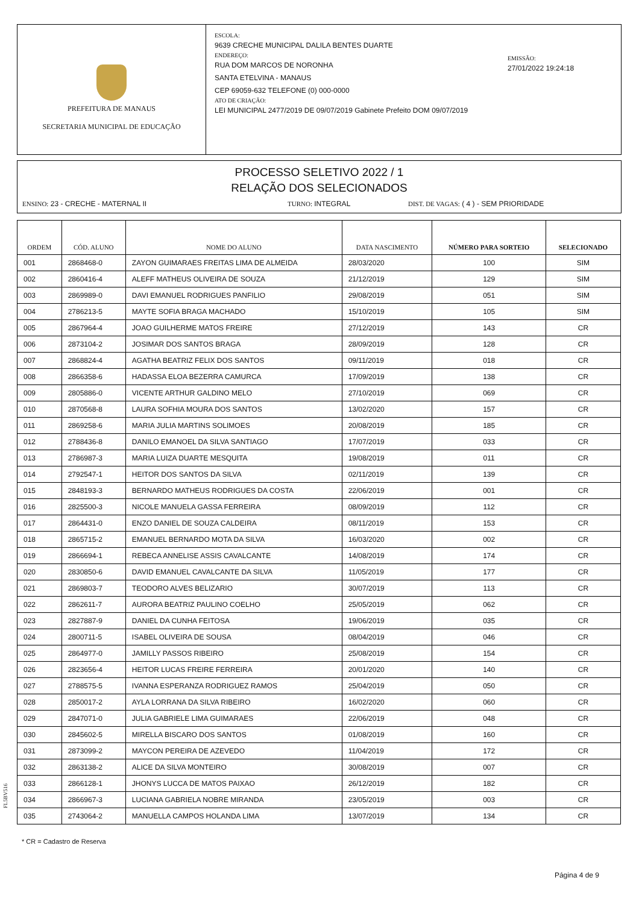PREFEITURA DE MANAUS
SECRETARIA MUNICIPAL DE EDUCAÇÃO
ESCOLA:
9639 CRECHE MUNICIPAL DALILA BENTES DUARTE
ENDEREÇO:
RUA DOM MARCOS DE NORONHA
SANTA ETELVINA - MANAUS
CEP 69059-632 TELEFONE (0) 000-0000
ATO DE CRIAÇÃO:
LEI MUNICIPAL 2477/2019 DE 09/07/2019 Gabinete Prefeito DOM 09/07/2019
EMISSÃO:
27/01/2022 19:24:18
PROCESSO SELETIVO 2022 / 1
RELAÇÃO DOS SELECIONADOS
ENSINO: 23 - CRECHE - MATERNAL II TURNO: INTEGRAL DIST. DE VAGAS: ( 4 ) - SEM PRIORIDADE
| ORDEM | CÓD. ALUNO | NOME DO ALUNO | DATA NASCIMENTO | NÚMERO PARA SORTEIO | SELECIONADO |
| --- | --- | --- | --- | --- | --- |
| 001 | 2868468-0 | ZAYON GUIMARAES FREITAS LIMA DE ALMEIDA | 28/03/2020 | 100 | SIM |
| 002 | 2860416-4 | ALEFF MATHEUS OLIVEIRA DE SOUZA | 21/12/2019 | 129 | SIM |
| 003 | 2869989-0 | DAVI EMANUEL RODRIGUES PANFILIO | 29/08/2019 | 051 | SIM |
| 004 | 2786213-5 | MAYTE SOFIA BRAGA MACHADO | 15/10/2019 | 105 | SIM |
| 005 | 2867964-4 | JOAO GUILHERME MATOS FREIRE | 27/12/2019 | 143 | CR |
| 006 | 2873104-2 | JOSIMAR DOS SANTOS BRAGA | 28/09/2019 | 128 | CR |
| 007 | 2868824-4 | AGATHA BEATRIZ FELIX DOS SANTOS | 09/11/2019 | 018 | CR |
| 008 | 2866358-6 | HADASSA ELOA BEZERRA CAMURCA | 17/09/2019 | 138 | CR |
| 009 | 2805886-0 | VICENTE ARTHUR GALDINO MELO | 27/10/2019 | 069 | CR |
| 010 | 2870568-8 | LAURA SOFHIA MOURA DOS SANTOS | 13/02/2020 | 157 | CR |
| 011 | 2869258-6 | MARIA JULIA MARTINS SOLIMOES | 20/08/2019 | 185 | CR |
| 012 | 2788436-8 | DANILO EMANOEL DA SILVA SANTIAGO | 17/07/2019 | 033 | CR |
| 013 | 2786987-3 | MARIA LUIZA DUARTE MESQUITA | 19/08/2019 | 011 | CR |
| 014 | 2792547-1 | HEITOR DOS SANTOS DA SILVA | 02/11/2019 | 139 | CR |
| 015 | 2848193-3 | BERNARDO MATHEUS RODRIGUES DA COSTA | 22/06/2019 | 001 | CR |
| 016 | 2825500-3 | NICOLE MANUELA GASSA FERREIRA | 08/09/2019 | 112 | CR |
| 017 | 2864431-0 | ENZO DANIEL DE SOUZA CALDEIRA | 08/11/2019 | 153 | CR |
| 018 | 2865715-2 | EMANUEL BERNARDO MOTA DA SILVA | 16/03/2020 | 002 | CR |
| 019 | 2866694-1 | REBECA ANNELISE ASSIS CAVALCANTE | 14/08/2019 | 174 | CR |
| 020 | 2830850-6 | DAVID EMANUEL CAVALCANTE DA SILVA | 11/05/2019 | 177 | CR |
| 021 | 2869803-7 | TEODORO ALVES BELIZARIO | 30/07/2019 | 113 | CR |
| 022 | 2862611-7 | AURORA BEATRIZ PAULINO COELHO | 25/05/2019 | 062 | CR |
| 023 | 2827887-9 | DANIEL DA CUNHA FEITOSA | 19/06/2019 | 035 | CR |
| 024 | 2800711-5 | ISABEL OLIVEIRA DE SOUSA | 08/04/2019 | 046 | CR |
| 025 | 2864977-0 | JAMILLY PASSOS RIBEIRO | 25/08/2019 | 154 | CR |
| 026 | 2823656-4 | HEITOR LUCAS FREIRE FERREIRA | 20/01/2020 | 140 | CR |
| 027 | 2788575-5 | IVANNA ESPERANZA RODRIGUEZ RAMOS | 25/04/2019 | 050 | CR |
| 028 | 2850017-2 | AYLA LORRANA DA SILVA RIBEIRO | 16/02/2020 | 060 | CR |
| 029 | 2847071-0 | JULIA GABRIELE LIMA GUIMARAES | 22/06/2019 | 048 | CR |
| 030 | 2845602-5 | MIRELLA BISCARO DOS SANTOS | 01/08/2019 | 160 | CR |
| 031 | 2873099-2 | MAYCON PEREIRA DE AZEVEDO | 11/04/2019 | 172 | CR |
| 032 | 2863138-2 | ALICE DA SILVA MONTEIRO | 30/08/2019 | 007 | CR |
| 033 | 2866128-1 | JHONYS LUCCA DE MATOS PAIXAO | 26/12/2019 | 182 | CR |
| 034 | 2866967-3 | LUCIANA GABRIELA NOBRE MIRANDA | 23/05/2019 | 003 | CR |
| 035 | 2743064-2 | MANUELLA CAMPOS HOLANDA LIMA | 13/07/2019 | 134 | CR |
FL5BV516
* CR = Cadastro de Reserva
Página 4 de 9